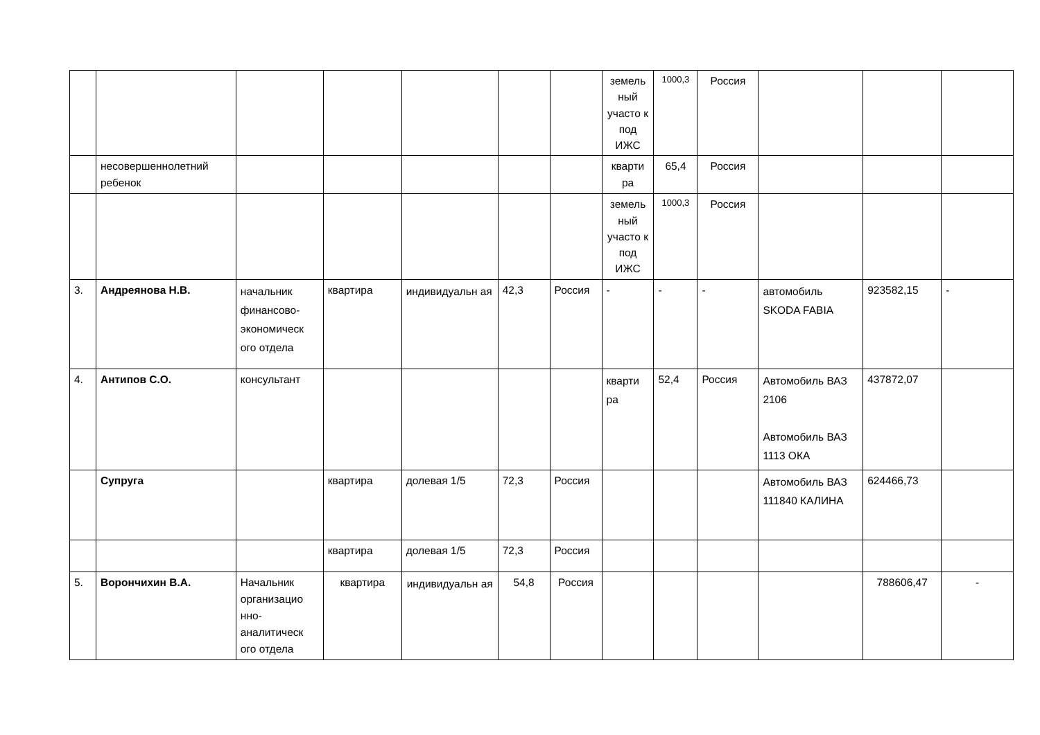| | | | | | | | земель ный участо к под ИЖС | 1000,3 | Россия | | | |
| | несовершеннолетний ребенок | | | | | | кварти ра | 65,4 | Россия | | | |
| | | | | | | | земель ный участо к под ИЖС | 1000,3 | Россия | | | |
| 3. | Андреянова Н.В. | начальник финансово-экономическ ого отдела | квартира | индивидуальн ая | 42,3 | Россия | - | - | - | автомобиль SKODA FABIA | 923582,15 | - |
| 4. | Антипов С.О. | консультант | | | | | кварти ра | 52,4 | Россия | Автомобиль ВАЗ 2106 Автомобиль ВАЗ 1113 ОКА | 437872,07 | |
| | Супруга | | квартира | долевая 1/5 | 72,3 | Россия | | | | Автомобиль ВАЗ 111840 КАЛИНА | 624466,73 | |
| | | | квартира | долевая 1/5 | 72,3 | Россия | | | | | | |
| 5. | Ворончихин В.А. | Начальник организацио нно-аналитическ ого отдела | квартира | индивидуальн ая | 54,8 | Россия | | | | | 788606,47 | - |